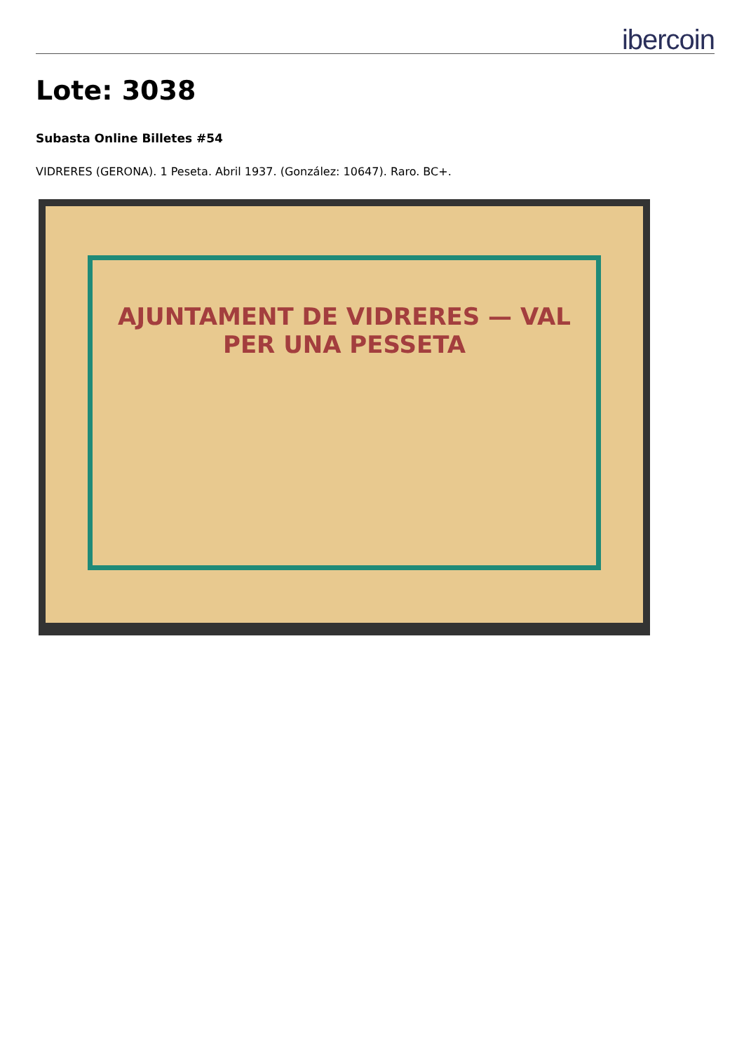ibercoin
Lote: 3038
Subasta Online Billetes #54
VIDRERES (GERONA). 1 Peseta. Abril 1937. (González: 10647). Raro. BC+.
AJUNTAMENT DE VIDRERES — VAL PER UNA PESSETA